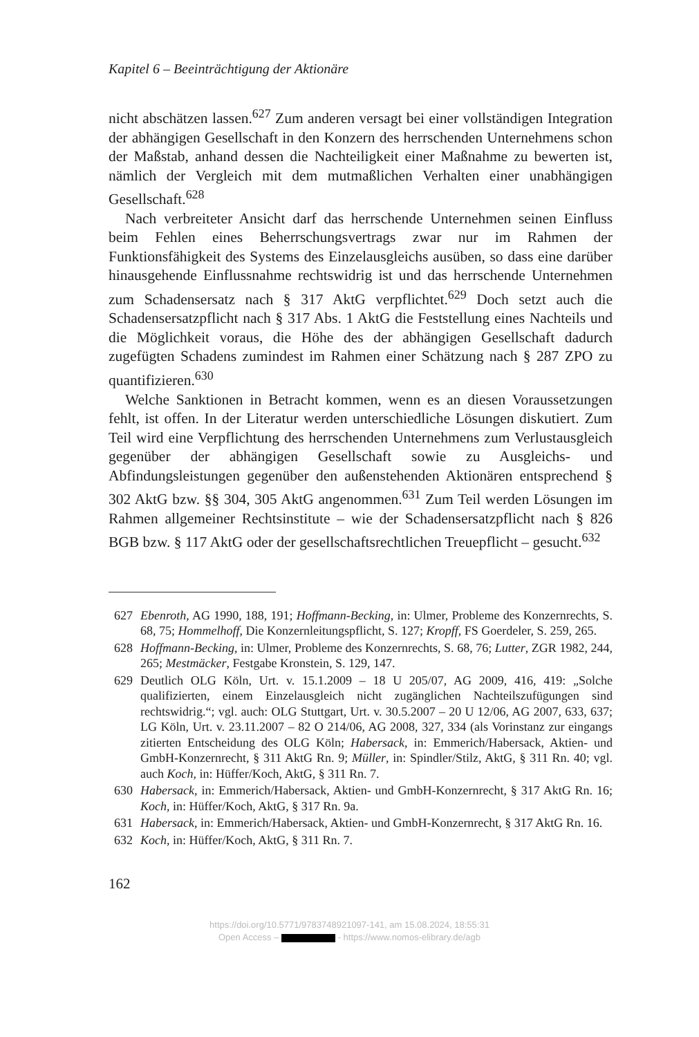Kapitel 6 – Beeinträchtigung der Aktionäre
nicht abschätzen lassen.<sup>627</sup> Zum anderen versagt bei einer vollständigen Integration der abhängigen Gesellschaft in den Konzern des herrschenden Unternehmens schon der Maßstab, anhand dessen die Nachteiligkeit einer Maßnahme zu bewerten ist, nämlich der Vergleich mit dem mutmaßlichen Verhalten einer unabhängigen Gesellschaft.<sup>628</sup>
Nach verbreiteter Ansicht darf das herrschende Unternehmen seinen Einfluss beim Fehlen eines Beherrschungsvertrags zwar nur im Rahmen der Funktionsfähigkeit des Systems des Einzelausgleichs ausüben, so dass eine darüber hinausgehende Einflussnahme rechtswidrig ist und das herrschende Unternehmen zum Schadensersatz nach § 317 AktG verpflichtet.<sup>629</sup> Doch setzt auch die Schadensersatzpflicht nach § 317 Abs. 1 AktG die Feststellung eines Nachteils und die Möglichkeit voraus, die Höhe des der abhängigen Gesellschaft dadurch zugefügten Schadens zumindest im Rahmen einer Schätzung nach § 287 ZPO zu quantifizieren.<sup>630</sup>
Welche Sanktionen in Betracht kommen, wenn es an diesen Voraussetzungen fehlt, ist offen. In der Literatur werden unterschiedliche Lösungen diskutiert. Zum Teil wird eine Verpflichtung des herrschenden Unternehmens zum Verlustausgleich gegenüber der abhängigen Gesellschaft sowie zu Ausgleichs- und Abfindungsleistungen gegenüber den außenstehenden Aktionären entsprechend § 302 AktG bzw. §§ 304, 305 AktG angenommen.<sup>631</sup> Zum Teil werden Lösungen im Rahmen allgemeiner Rechtsinstitute – wie der Schadensersatzpflicht nach § 826 BGB bzw. § 117 AktG oder der gesellschaftsrechtlichen Treuepflicht – gesucht.<sup>632</sup>
627 Ebenroth, AG 1990, 188, 191; Hoffmann-Becking, in: Ulmer, Probleme des Konzernrechts, S. 68, 75; Hommelhoff, Die Konzernleitungspflicht, S. 127; Kropff, FS Goerdeler, S. 259, 265.
628 Hoffmann-Becking, in: Ulmer, Probleme des Konzernrechts, S. 68, 76; Lutter, ZGR 1982, 244, 265; Mestmäcker, Festgabe Kronstein, S. 129, 147.
629 Deutlich OLG Köln, Urt. v. 15.1.2009 – 18 U 205/07, AG 2009, 416, 419: „Solche qualifizierten, einem Einzelausgleich nicht zugänglichen Nachteilszufügungen sind rechtswidrig.“; vgl. auch: OLG Stuttgart, Urt. v. 30.5.2007 – 20 U 12/06, AG 2007, 633, 637; LG Köln, Urt. v. 23.11.2007 – 82 O 214/06, AG 2008, 327, 334 (als Vorinstanz zur eingangs zitierten Entscheidung des OLG Köln; Habersack, in: Emmerich/Habersack, Aktien- und GmbH-Konzernrecht, § 311 AktG Rn. 9; Müller, in: Spindler/Stilz, AktG, § 311 Rn. 40; vgl. auch Koch, in: Hüffer/Koch, AktG, § 311 Rn. 7.
630 Habersack, in: Emmerich/Habersack, Aktien- und GmbH-Konzernrecht, § 317 AktG Rn. 16; Koch, in: Hüffer/Koch, AktG, § 317 Rn. 9a.
631 Habersack, in: Emmerich/Habersack, Aktien- und GmbH-Konzernrecht, § 317 AktG Rn. 16.
632 Koch, in: Hüffer/Koch, AktG, § 311 Rn. 7.
162
https://doi.org/10.5771/9783748921097-141, am 15.08.2024, 18:55:31
Open Access – - https://www.nomos-elibrary.de/agb